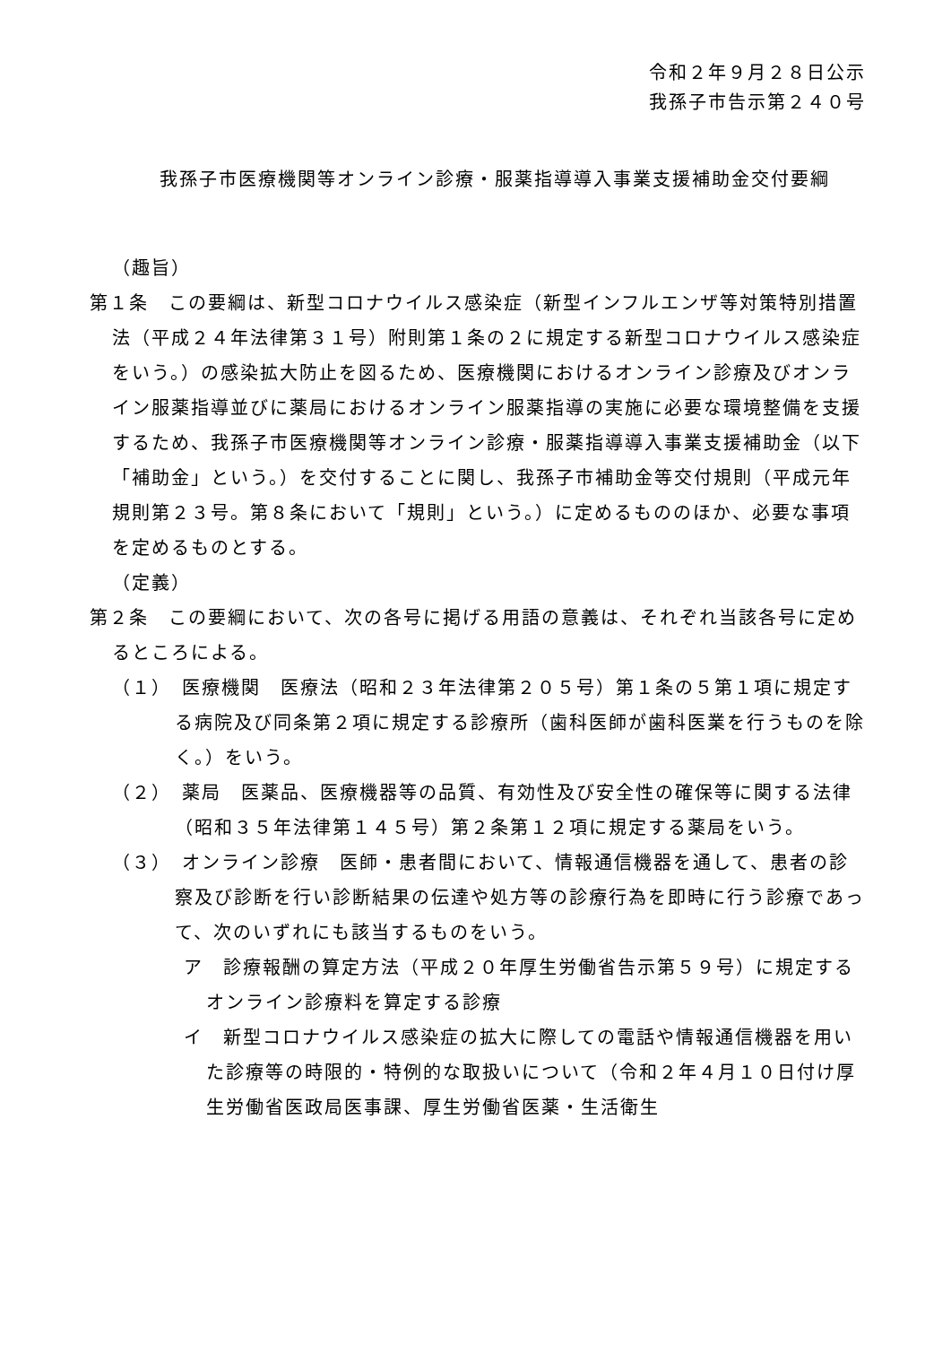令和２年９月２８日公示
我孫子市告示第２４０号
我孫子市医療機関等オンライン診療・服薬指導導入事業支援補助金交付要綱
（趣旨）
第１条　この要綱は、新型コロナウイルス感染症（新型インフルエンザ等対策特別措置法（平成２４年法律第３１号）附則第１条の２に規定する新型コロナウイルス感染症をいう。）の感染拡大防止を図るため、医療機関におけるオンライン診療及びオンライン服薬指導並びに薬局におけるオンライン服薬指導の実施に必要な環境整備を支援するため、我孫子市医療機関等オンライン診療・服薬指導導入事業支援補助金（以下「補助金」という。）を交付することに関し、我孫子市補助金等交付規則（平成元年規則第２３号。第８条において「規則」という。）に定めるもののほか、必要な事項を定めるものとする。
（定義）
第２条　この要綱において、次の各号に掲げる用語の意義は、それぞれ当該各号に定めるところによる。
（１）　医療機関　医療法（昭和２３年法律第２０５号）第１条の５第１項に規定する病院及び同条第２項に規定する診療所（歯科医師が歯科医業を行うものを除く。）をいう。
（２）　薬局　医薬品、医療機器等の品質、有効性及び安全性の確保等に関する法律（昭和３５年法律第１４５号）第２条第１２項に規定する薬局をいう。
（３）　オンライン診療　医師・患者間において、情報通信機器を通して、患者の診察及び診断を行い診断結果の伝達や処方等の診療行為を即時に行う診療であって、次のいずれにも該当するものをいう。
ア　診療報酬の算定方法（平成２０年厚生労働省告示第５９号）に規定するオンライン診療料を算定する診療
イ　新型コロナウイルス感染症の拡大に際しての電話や情報通信機器を用いた診療等の時限的・特例的な取扱いについて（令和２年４月１０日付け厚生労働省医政局医事課、厚生労働省医薬・生活衛生